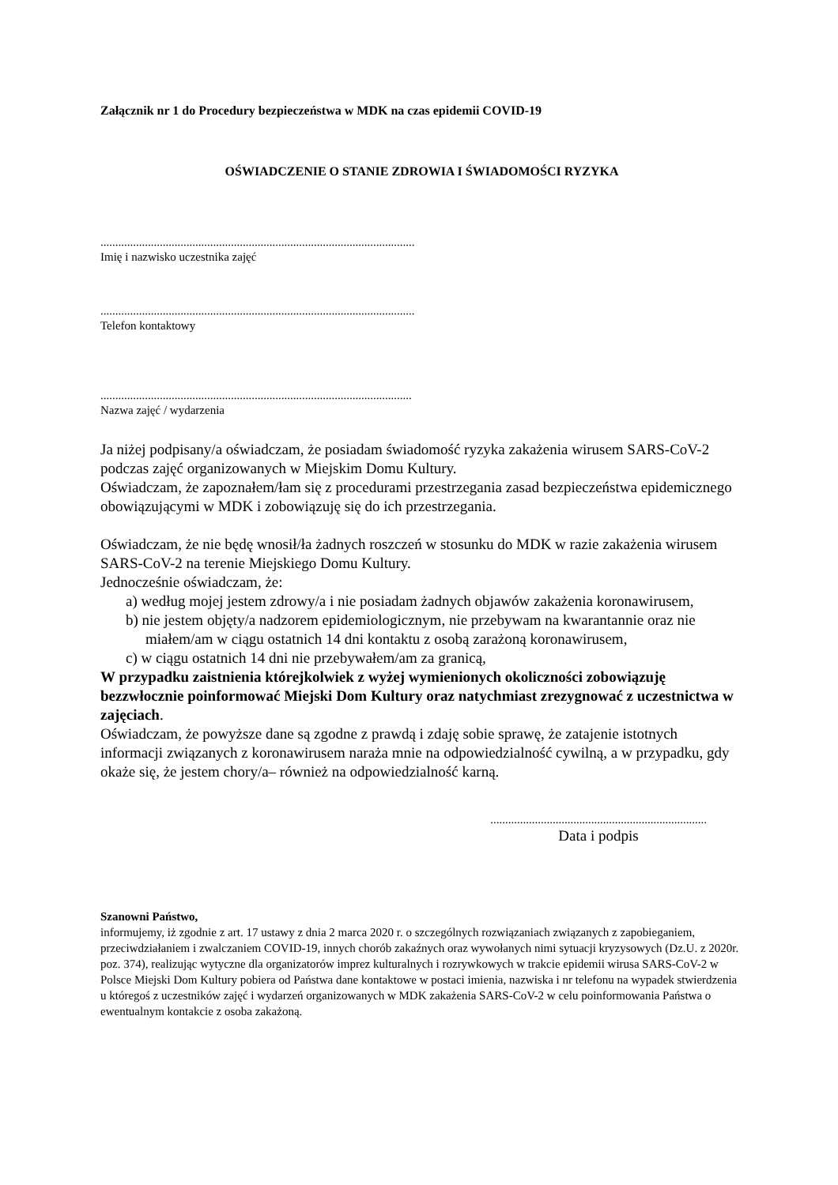Załącznik nr 1 do Procedury bezpieczeństwa w MDK na czas epidemii COVID-19
OŚWIADCZENIE O STANIE ZDROWIA I ŚWIADOMOŚCI RYZYKA
..........................................................................................................
Imię i nazwisko uczestnika zajęć
..........................................................................................................
Telefon kontaktowy
.........................................................................................................
Nazwa zajęć / wydarzenia
Ja niżej podpisany/a oświadczam, że posiadam świadomość ryzyka zakażenia wirusem SARS-CoV-2 podczas zajęć organizowanych w Miejskim Domu Kultury.
Oświadczam, że zapoznałem/łam się z procedurami przestrzegania zasad bezpieczeństwa epidemicznego obowiązującymi w MDK i zobowiązuję się do ich przestrzegania.
Oświadczam, że nie będę wnosił/ła żadnych roszczeń w stosunku do MDK w razie zakażenia wirusem SARS-CoV-2 na terenie Miejskiego Domu Kultury.
Jednocześnie oświadczam, że:
a) według mojej jestem zdrowy/a i nie posiadam żadnych objawów zakażenia koronawirusem,
b) nie jestem objęty/a nadzorem epidemiologicznym, nie przebywam na kwarantannie oraz nie miałem/am w ciągu ostatnich 14 dni kontaktu z osobą zarażoną koronawirusem,
c) w ciągu ostatnich 14 dni nie przebywałem/am za granicą,
W przypadku zaistnienia którejkolwiek z wyżej wymienionych okoliczności zobowiązuję bezzwłocznie poinformować Miejski Dom Kultury oraz natychmiast zrezygnować z uczestnictwa w zajęciach.
Oświadczam, że powyższe dane są zgodne z prawdą i zdaję sobie sprawę, że zatajenie istotnych informacji związanych z koronawirusem naraża mnie na odpowiedzialność cywilną, a w przypadku, gdy okaże się, że jestem chory/a– również na odpowiedzialność karną.
.........................................................................
Data i podpis
Szanowni Państwo,
informujemy, iż zgodnie z art. 17 ustawy z dnia 2 marca 2020 r. o szczególnych rozwiązaniach związanych z zapobieganiem, przeciwdziałaniem i zwalczaniem COVID-19, innych chorób zakaźnych oraz wywołanych nimi sytuacji kryzysowych (Dz.U. z 2020r. poz. 374), realizując wytyczne dla organizatorów imprez kulturalnych i rozrywkowych w trakcie epidemii wirusa SARS-CoV-2 w Polsce Miejski Dom Kultury pobiera od Państwa dane kontaktowe w postaci imienia, nazwiska i nr telefonu na wypadek stwierdzenia u któregoś z uczestników zajęć i wydarzeń organizowanych w MDK zakażenia SARS-CoV-2 w celu poinformowania Państwa o ewentualnym kontakcie z osoba zakażoną.